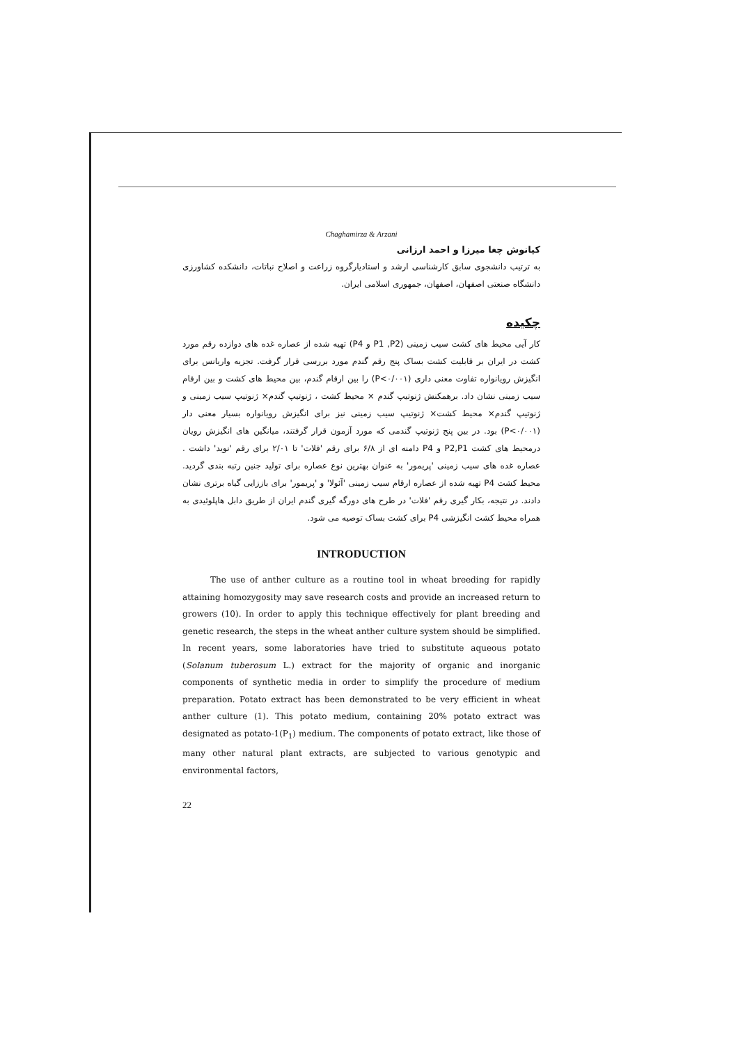Chaghamirza & Arzani
کیانوش چغا میرزا و احمد ارزانی
به ترتیب دانشجوی سابق کارشناسی ارشد و استادیارگروه زراعت و اصلاح نباتات، دانشکده کشاورزی دانشگاه صنعتی اصفهان، اصفهان، جمهوری اسلامی ایران.
چکیده
کار آیی محیط های کشت سیب زمینی (P1 ,P2 و P4) تهیه شده از عصاره غده های دوازده رقم مورد کشت در ایران بر قابلیت کشت بساک پنج رقم گندم مورد بررسی قرار گرفت. تجزیه واریانس برای انگیزش رویانواره تفاوت معنی داری (P<۰/۰۰۱) را بین ارقام گندم، بین محیط های کشت و بین ارقام سیب زمینی نشان داد. برهمکنش ژنوتیپ گندم × محیط کشت ، ژنوتیپ گندم× ژنوتیپ سیب زمینی و ژنوتیپ گندم× محیط کشت× ژنوتیپ سیب زمینی نیز برای انگیزش رویانواره بسیار معنی دار (P<۰/۰۰۱) بود. در بین پنج ژنوتیپ گندمی که مورد آزمون قرار گرفتند، میانگین های انگیزش رویان درمحیط های کشت P2,P1 و P4 دامنه ای از ۶/۸ برای رقم 'فلات' تا ۲/۰۱ برای رقم 'نوید' داشت . عصاره غده های سیب زمینی 'پریمور' به عنوان بهترین نوع عصاره برای تولید جنین رتبه بندی گردید. محیط کشت P4 تهیه شده از عصاره ارقام سیب زمینی 'آئولا' و 'پریمور' برای باززایی گیاه برتری نشان دادند. در نتیجه، بکار گیری رقم 'فلات' در طرح های دورگه گیری گندم ایران از طریق دابل هاپلوئیدی به همراه محیط کشت انگیزشی P4 برای کشت بساک توصیه می شود.
INTRODUCTION
The use of anther culture as a routine tool in wheat breeding for rapidly attaining homozygosity may save research costs and provide an increased return to growers (10). In order to apply this technique effectively for plant breeding and genetic research, the steps in the wheat anther culture system should be simplified. In recent years, some laboratories have tried to substitute aqueous potato (Solanum tuberosum L.) extract for the majority of organic and inorganic components of synthetic media in order to simplify the procedure of medium preparation. Potato extract has been demonstrated to be very efficient in wheat anther culture (1). This potato medium, containing 20% potato extract was designated as potato-1(P<sub>1</sub>) medium. The components of potato extract, like those of many other natural plant extracts, are subjected to various genotypic and environmental factors,
22